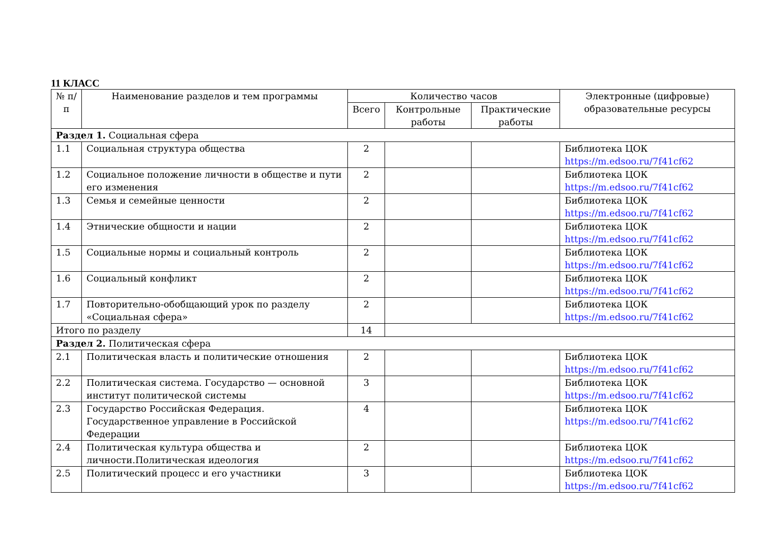11 КЛАСС
| № п/п | Наименование разделов и тем программы | Количество часов | | | Электронные (цифровые) образовательные ресурсы |
| --- | --- | --- | --- | --- | --- |
| | | Всего | Контрольные работы | Практические работы | |
| Раздел 1. Социальная сфера | | | | | |
| 1.1 | Социальная структура общества | 2 | | | Библиотека ЦОК https://m.edsoo.ru/7f41cf62 |
| 1.2 | Социальное положение личности в обществе и пути его изменения | 2 | | | Библиотека ЦОК https://m.edsoo.ru/7f41cf62 |
| 1.3 | Семья и семейные ценности | 2 | | | Библиотека ЦОК https://m.edsoo.ru/7f41cf62 |
| 1.4 | Этнические общности и нации | 2 | | | Библиотека ЦОК https://m.edsoo.ru/7f41cf62 |
| 1.5 | Социальные нормы и социальный контроль | 2 | | | Библиотека ЦОК https://m.edsoo.ru/7f41cf62 |
| 1.6 | Социальный конфликт | 2 | | | Библиотека ЦОК https://m.edsoo.ru/7f41cf62 |
| 1.7 | Повторительно-обобщающий урок по разделу «Социальная сфера» | 2 | | | Библиотека ЦОК https://m.edsoo.ru/7f41cf62 |
| Итого по разделу | | 14 | | | |
| Раздел 2. Политическая сфера | | | | | |
| 2.1 | Политическая власть и политические отношения | 2 | | | Библиотека ЦОК https://m.edsoo.ru/7f41cf62 |
| 2.2 | Политическая система. Государство — основной институт политической системы | 3 | | | Библиотека ЦОК https://m.edsoo.ru/7f41cf62 |
| 2.3 | Государство Российская Федерация. Государственное управление в Российской Федерации | 4 | | | Библиотека ЦОК https://m.edsoo.ru/7f41cf62 |
| 2.4 | Политическая культура общества и личности.Политическая идеология | 2 | | | Библиотека ЦОК https://m.edsoo.ru/7f41cf62 |
| 2.5 | Политический процесс и его участники | 3 | | | Библиотека ЦОК https://m.edsoo.ru/7f41cf62 |